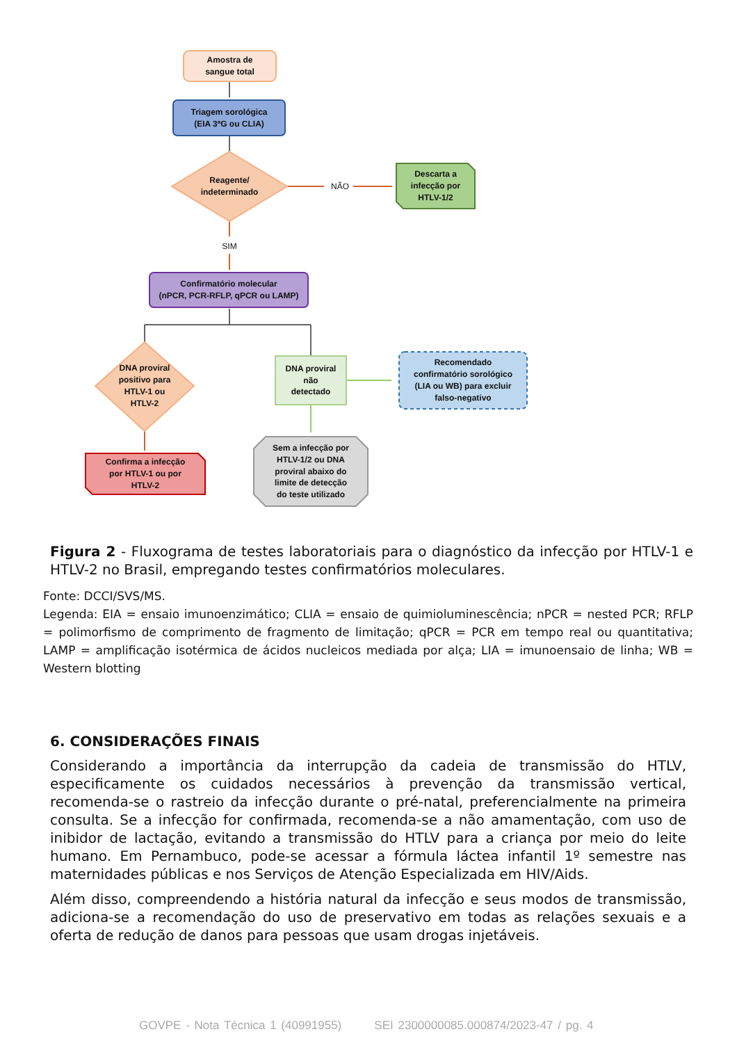Amostra de
sangue total
Triagem sorológica
(EIA 3ªG ou CLIA)
Reagente/
indeterminado
NÃO
Descarta a
infecção por
HTLV-1/2
SIM
Confirmatório molecular
(nPCR, PCR-RFLP, qPCR ou LAMP)
DNA proviral
positivo para
HTLV-1 ou
HTLV-2
DNA proviral
não
detectado
Recomendado
confirmatório sorológico
(LIA ou WB) para excluir
falso-negativo
Confirma a infecção
por HTLV-1 ou por
HTLV-2
Sem a infecção por
HTLV-1/2 ou DNA
proviral abaixo do
limite de detecção
do teste utilizado
Figura 2 - Fluxograma de testes laboratoriais para o diagnóstico da infecção por HTLV-1 e HTLV-2 no Brasil, empregando testes confirmatórios moleculares.
Fonte: DCCI/SVS/MS.
Legenda: EIA = ensaio imunoenzimático; CLIA = ensaio de quimioluminescência; nPCR = nested PCR; RFLP = polimorfismo de comprimento de fragmento de limitação; qPCR = PCR em tempo real ou quantitativa; LAMP = amplificação isotérmica de ácidos nucleicos mediada por alça; LIA = imunoensaio de linha; WB = Western blotting
6. CONSIDERAÇÕES FINAIS
Considerando a importância da interrupção da cadeia de transmissão do HTLV, especificamente os cuidados necessários à prevenção da transmissão vertical, recomenda-se o rastreio da infecção durante o pré-natal, preferencialmente na primeira consulta. Se a infecção for confirmada, recomenda-se a não amamentação, com uso de inibidor de lactação, evitando a transmissão do HTLV para a criança por meio do leite humano. Em Pernambuco, pode-se acessar a fórmula láctea infantil 1º semestre nas maternidades públicas e nos Serviços de Atenção Especializada em HIV/Aids.
Além disso, compreendendo a história natural da infecção e seus modos de transmissão, adiciona-se a recomendação do uso de preservativo em todas as relações sexuais e a oferta de redução de danos para pessoas que usam drogas injetáveis.
GOVPE - Nota Técnica 1 (40991955) SEI 2300000085.000874/2023-47 / pg. 4